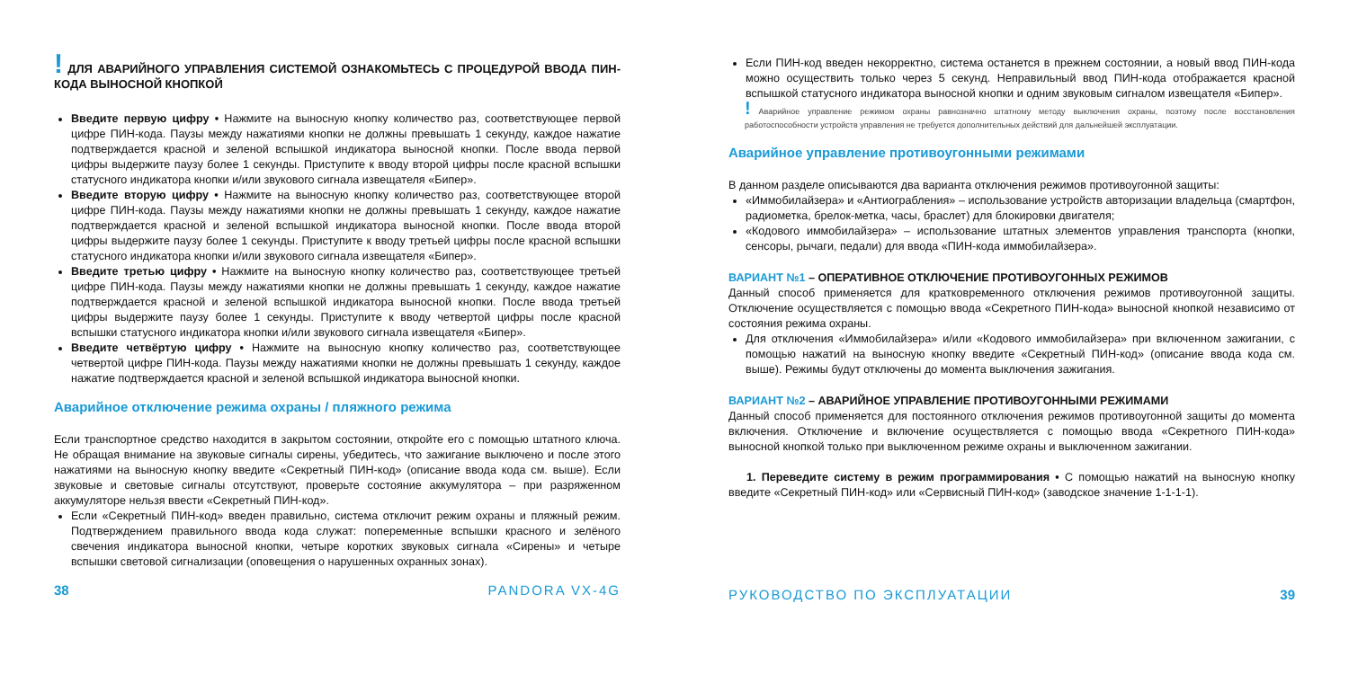! ДЛЯ АВАРИЙНОГО УПРАВЛЕНИЯ СИСТЕМОЙ ОЗНАКОМЬТЕСЬ С ПРОЦЕДУРОЙ ВВОДА ПИН-КОДА ВЫНОСНОЙ КНОПКОЙ
Введите первую цифру • Нажмите на выносную кнопку количество раз, соответствующее первой цифре ПИН-кода. Паузы между нажатиями кнопки не должны превышать 1 секунду, каждое нажатие подтверждается красной и зеленой вспышкой индикатора выносной кнопки. После ввода первой цифры выдержите паузу более 1 секунды. Приступите к вводу второй цифры после красной вспышки статусного индикатора кнопки и/или звукового сигнала извещателя «Бипер».
Введите вторую цифру • Нажмите на выносную кнопку количество раз, соответствующее второй цифре ПИН-кода. Паузы между нажатиями кнопки не должны превышать 1 секунду, каждое нажатие подтверждается красной и зеленой вспышкой индикатора выносной кнопки. После ввода второй цифры выдержите паузу более 1 секунды. Приступите к вводу третьей цифры после красной вспышки статусного индикатора кнопки и/или звукового сигнала извещателя «Бипер».
Введите третью цифру • Нажмите на выносную кнопку количество раз, соответствующее третьей цифре ПИН-кода. Паузы между нажатиями кнопки не должны превышать 1 секунду, каждое нажатие подтверждается красной и зеленой вспышкой индикатора выносной кнопки. После ввода третьей цифры выдержите паузу более 1 секунды. Приступите к вводу четвертой цифры после красной вспышки статусного индикатора кнопки и/или звукового сигнала извещателя «Бипер».
Введите четвёртую цифру • Нажмите на выносную кнопку количество раз, соответствующее четвертой цифре ПИН-кода. Паузы между нажатиями кнопки не должны превышать 1 секунду, каждое нажатие подтверждается красной и зеленой вспышкой индикатора выносной кнопки.
Аварийное отключение режима охраны / пляжного режима
Если транспортное средство находится в закрытом состоянии, откройте его с помощью штатного ключа. Не обращая внимание на звуковые сигналы сирены, убедитесь, что зажигание выключено и после этого нажатиями на выносную кнопку введите «Секретный ПИН-код» (описание ввода кода см. выше). Если звуковые и световые сигналы отсутствуют, проверьте состояние аккумулятора – при разряженном аккумуляторе нельзя ввести «Секретный ПИН-код».
Если «Секретный ПИН-код» введен правильно, система отключит режим охраны и пляжный режим. Подтверждением правильного ввода кода служат: попеременные вспышки красного и зелёного свечения индикатора выносной кнопки, четыре коротких звуковых сигнала «Сирены» и четыре вспышки световой сигнализации (оповещения о нарушенных охранных зонах).
38 PANDORA VX-4G
Если ПИН-код введен некорректно, система останется в прежнем состоянии, а новый ввод ПИН-кода можно осуществить только через 5 секунд. Неправильный ввод ПИН-кода отображается красной вспышкой статусного индикатора выносной кнопки и одним звуковым сигналом извещателя «Бипер».
! Аварийное управление режимом охраны равнозначно штатному методу выключения охраны, поэтому после восстановления работоспособности устройств управления не требуется дополнительных действий для дальнейшей эксплуатации.
Аварийное управление противоугонными режимами
В данном разделе описываются два варианта отключения режимов противоугонной защиты:
«Иммобилайзера» и «Антиограбления» – использование устройств авторизации владельца (смартфон, радиометка, брелок-метка, часы, браслет) для блокировки двигателя;
«Кодового иммобилайзера» – использование штатных элементов управления транспорта (кнопки, сенсоры, рычаги, педали) для ввода «ПИН-кода иммобилайзера».
ВАРИАНТ №1 – ОПЕРАТИВНОЕ ОТКЛЮЧЕНИЕ ПРОТИВОУГОННЫХ РЕЖИМОВ
Данный способ применяется для кратковременного отключения режимов противоугонной защиты. Отключение осуществляется с помощью ввода «Секретного ПИН-кода» выносной кнопкой независимо от состояния режима охраны.
Для отключения «Иммобилайзера» и/или «Кодового иммобилайзера» при включенном зажигании, с помощью нажатий на выносную кнопку введите «Секретный ПИН-код» (описание ввода кода см. выше). Режимы будут отключены до момента выключения зажигания.
ВАРИАНТ №2 – АВАРИЙНОЕ УПРАВЛЕНИЕ ПРОТИВОУГОННЫМИ РЕЖИМАМИ
Данный способ применяется для постоянного отключения режимов противоугонной защиты до момента включения. Отключение и включение осуществляется с помощью ввода «Секретного ПИН-кода» выносной кнопкой только при выключенном режиме охраны и выключенном зажигании.
1. Переведите систему в режим программирования • С помощью нажатий на выносную кнопку введите «Секретный ПИН-код» или «Сервисный ПИН-код» (заводское значение 1-1-1-1).
РУКОВОДСТВО ПО ЭКСПЛУАТАЦИИ 39